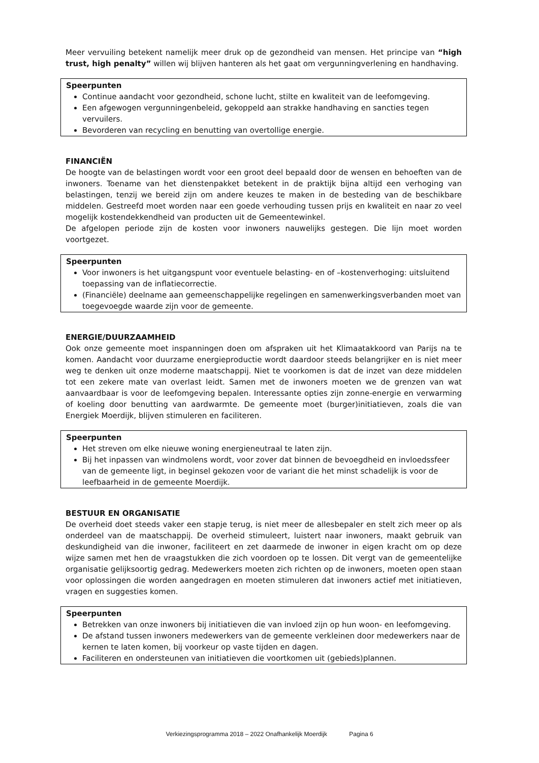Meer vervuiling betekent namelijk meer druk op de gezondheid van mensen. Het principe van “high trust, high penalty” willen wij blijven hanteren als het gaat om vergunningverlening en handhaving.
Speerpunten
Continue aandacht voor gezondheid, schone lucht, stilte en kwaliteit van de leefomgeving.
Een afgewogen vergunningenbeleid, gekoppeld aan strakke handhaving en sancties tegen vervuilers.
Bevorderen van recycling en benutting van overtollige energie.
FINANCIËN
De hoogte van de belastingen wordt voor een groot deel bepaald door de wensen en behoeften van de inwoners. Toename van het dienstenpakket betekent in de praktijk bijna altijd een verhoging van belastingen, tenzij we bereid zijn om andere keuzes te maken in de besteding van de beschikbare middelen. Gestreefd moet worden naar een goede verhouding tussen prijs en kwaliteit en naar zo veel mogelijk kostendekkendheid van producten uit de Gemeentewinkel.
De afgelopen periode zijn de kosten voor inwoners nauwelijks gestegen. Die lijn moet worden voortgezet.
Speerpunten
Voor inwoners is het uitgangspunt voor eventuele belasting- en of –kostenverhoging: uitsluitend toepassing van de inflatiecorrectie.
(Financiële) deelname aan gemeenschappelijke regelingen en samenwerkingsverbanden moet van toegevoegde waarde zijn voor de gemeente.
ENERGIE/DUURZAAMHEID
Ook onze gemeente moet inspanningen doen om afspraken uit het Klimaatakkoord van Parijs na te komen. Aandacht voor duurzame energieproductie wordt daardoor steeds belangrijker en is niet meer weg te denken uit onze moderne maatschappij. Niet te voorkomen is dat de inzet van deze middelen tot een zekere mate van overlast leidt. Samen met de inwoners moeten we de grenzen van wat aanvaardbaar is voor de leefomgeving bepalen. Interessante opties zijn zonne-energie en verwarming of koeling door benutting van aardwarmte. De gemeente moet (burger)initiatieven, zoals die van Energiek Moerdijk, blijven stimuleren en faciliteren.
Speerpunten
Het streven om elke nieuwe woning energieneutraal te laten zijn.
Bij het inpassen van windmolens wordt, voor zover dat binnen de bevoegdheid en invloedssfeer van de gemeente ligt, in beginsel gekozen voor de variant die het minst schadelijk is voor de leefbaarheid in de gemeente Moerdijk.
BESTUUR EN ORGANISATIE
De overheid doet steeds vaker een stapje terug, is niet meer de allesbepaler en stelt zich meer op als onderdeel van de maatschappij. De overheid stimuleert, luistert naar inwoners, maakt gebruik van deskundigheid van die inwoner, faciliteert en zet daarmede de inwoner in eigen kracht om op deze wijze samen met hen de vraagstukken die zich voordoen op te lossen. Dit vergt van de gemeentelijke organisatie gelijksoortig gedrag. Medewerkers moeten zich richten op de inwoners, moeten open staan voor oplossingen die worden aangedragen en moeten stimuleren dat inwoners actief met initiatieven, vragen en suggesties komen.
Speerpunten
Betrekken van onze inwoners bij initiatieven die van invloed zijn op hun woon- en leefomgeving.
De afstand tussen inwoners medewerkers van de gemeente verkleinen door medewerkers naar de kernen te laten komen, bij voorkeur op vaste tijden en dagen.
Faciliteren en ondersteunen van initiatieven die voortkomen uit (gebieds)plannen.
Verkiezingsprogramma 2018 – 2022 Onafhankelijk Moerdijk Pagina 6